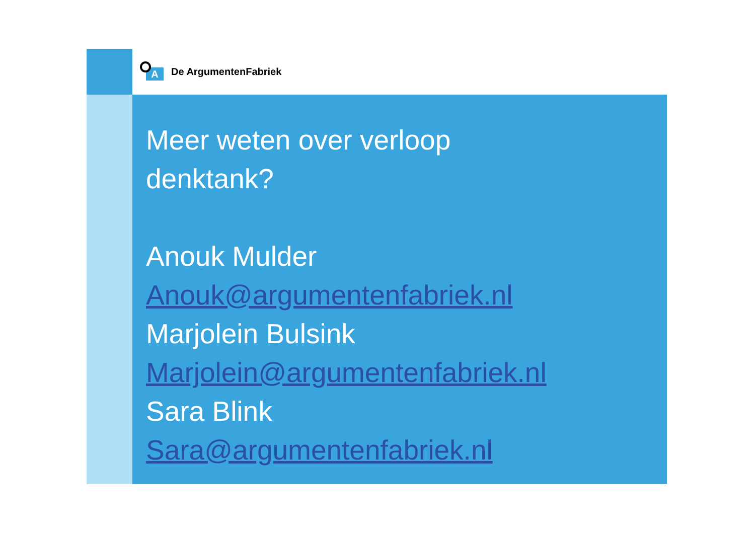A
De ArgumentenFabriek
Meer weten over verloop
denktank?
Anouk Mulder
Anouk@argumentenfabriek.nl
Marjolein Bulsink
Marjolein@argumentenfabriek.nl
Sara Blink
Sara@argumentenfabriek.nl